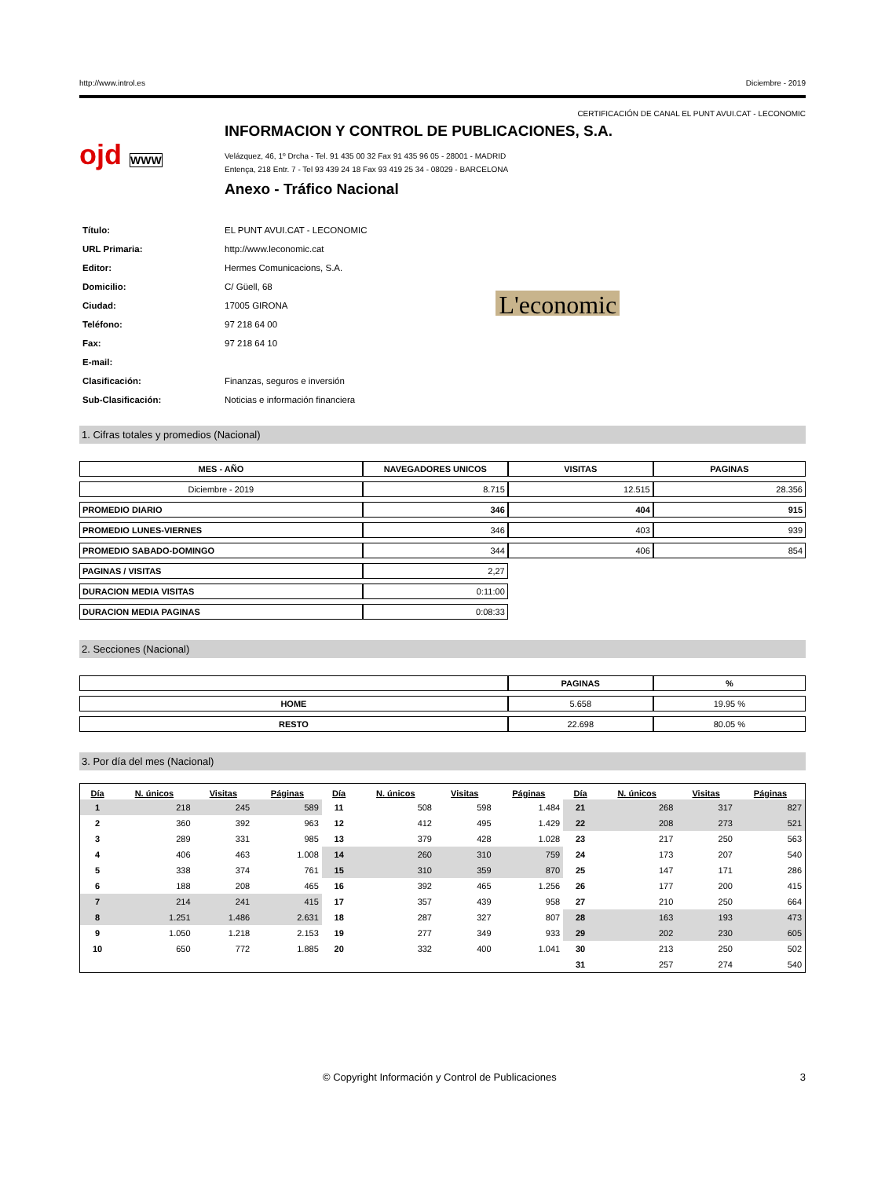http://www.introl.es Diciembre - 2019
CERTIFICACIÓN DE CANAL EL PUNT AVUI.CAT - LECONOMIC
ojd WWW
INFORMACION Y CONTROL DE PUBLICACIONES, S.A.
Velázquez, 46, 1º Drcha - Tel. 91 435 00 32 Fax 91 435 96 05 - 28001 - MADRID
Entença, 218 Entr. 7 - Tel 93 439 24 18 Fax 93 419 25 34 - 08029 - BARCELONA
Anexo - Tráfico Nacional
| Título: | EL PUNT AVUI.CAT - LECONOMIC |
| URL Primaria: | http://www.leconomic.cat |
| Editor: | Hermes Comunicacions, S.A. |
| Domicilio: | C/ Güell, 68 |
| Ciudad: | 17005 GIRONA |
| Teléfono: | 97 218 64 00 |
| Fax: | 97 218 64 10 |
| E-mail: | |
| Clasificación: | Finanzas, seguros e inversión |
| Sub-Clasificación: | Noticias e información financiera |
L'economic
1. Cifras totales y promedios (Nacional)
| MES - AÑO | NAVEGADORES UNICOS | VISITAS | PAGINAS |
| --- | --- | --- | --- |
| Diciembre - 2019 | 8.715 | 12.515 | 28.356 |
| PROMEDIO DIARIO | 346 | 404 | 915 |
| PROMEDIO LUNES-VIERNES | 346 | 403 | 939 |
| PROMEDIO SABADO-DOMINGO | 344 | 406 | 854 |
| PAGINAS / VISITAS | 2,27 | | |
| DURACION MEDIA VISITAS | 0:11:00 | | |
| DURACION MEDIA PAGINAS | 0:08:33 | | |
2. Secciones (Nacional)
| | PAGINAS | % |
| --- | --- | --- |
| HOME | 5.658 | 19.95 % |
| RESTO | 22.698 | 80.05 % |
3. Por día del mes (Nacional)
| Día | N. únicos | Visitas | Páginas | Día | N. únicos | Visitas | Páginas | Día | N. únicos | Visitas | Páginas |
| --- | --- | --- | --- | --- | --- | --- | --- | --- | --- | --- | --- |
| 1 | 218 | 245 | 589 | 11 | 508 | 598 | 1.484 | 21 | 268 | 317 | 827 |
| 2 | 360 | 392 | 963 | 12 | 412 | 495 | 1.429 | 22 | 208 | 273 | 521 |
| 3 | 289 | 331 | 985 | 13 | 379 | 428 | 1.028 | 23 | 217 | 250 | 563 |
| 4 | 406 | 463 | 1.008 | 14 | 260 | 310 | 759 | 24 | 173 | 207 | 540 |
| 5 | 338 | 374 | 761 | 15 | 310 | 359 | 870 | 25 | 147 | 171 | 286 |
| 6 | 188 | 208 | 465 | 16 | 392 | 465 | 1.256 | 26 | 177 | 200 | 415 |
| 7 | 214 | 241 | 415 | 17 | 357 | 439 | 958 | 27 | 210 | 250 | 664 |
| 8 | 1.251 | 1.486 | 2.631 | 18 | 287 | 327 | 807 | 28 | 163 | 193 | 473 |
| 9 | 1.050 | 1.218 | 2.153 | 19 | 277 | 349 | 933 | 29 | 202 | 230 | 605 |
| 10 | 650 | 772 | 1.885 | 20 | 332 | 400 | 1.041 | 30 | 213 | 250 | 502 |
| | | | | | | | | 31 | 257 | 274 | 540 |
© Copyright Información y Control de Publicaciones 3